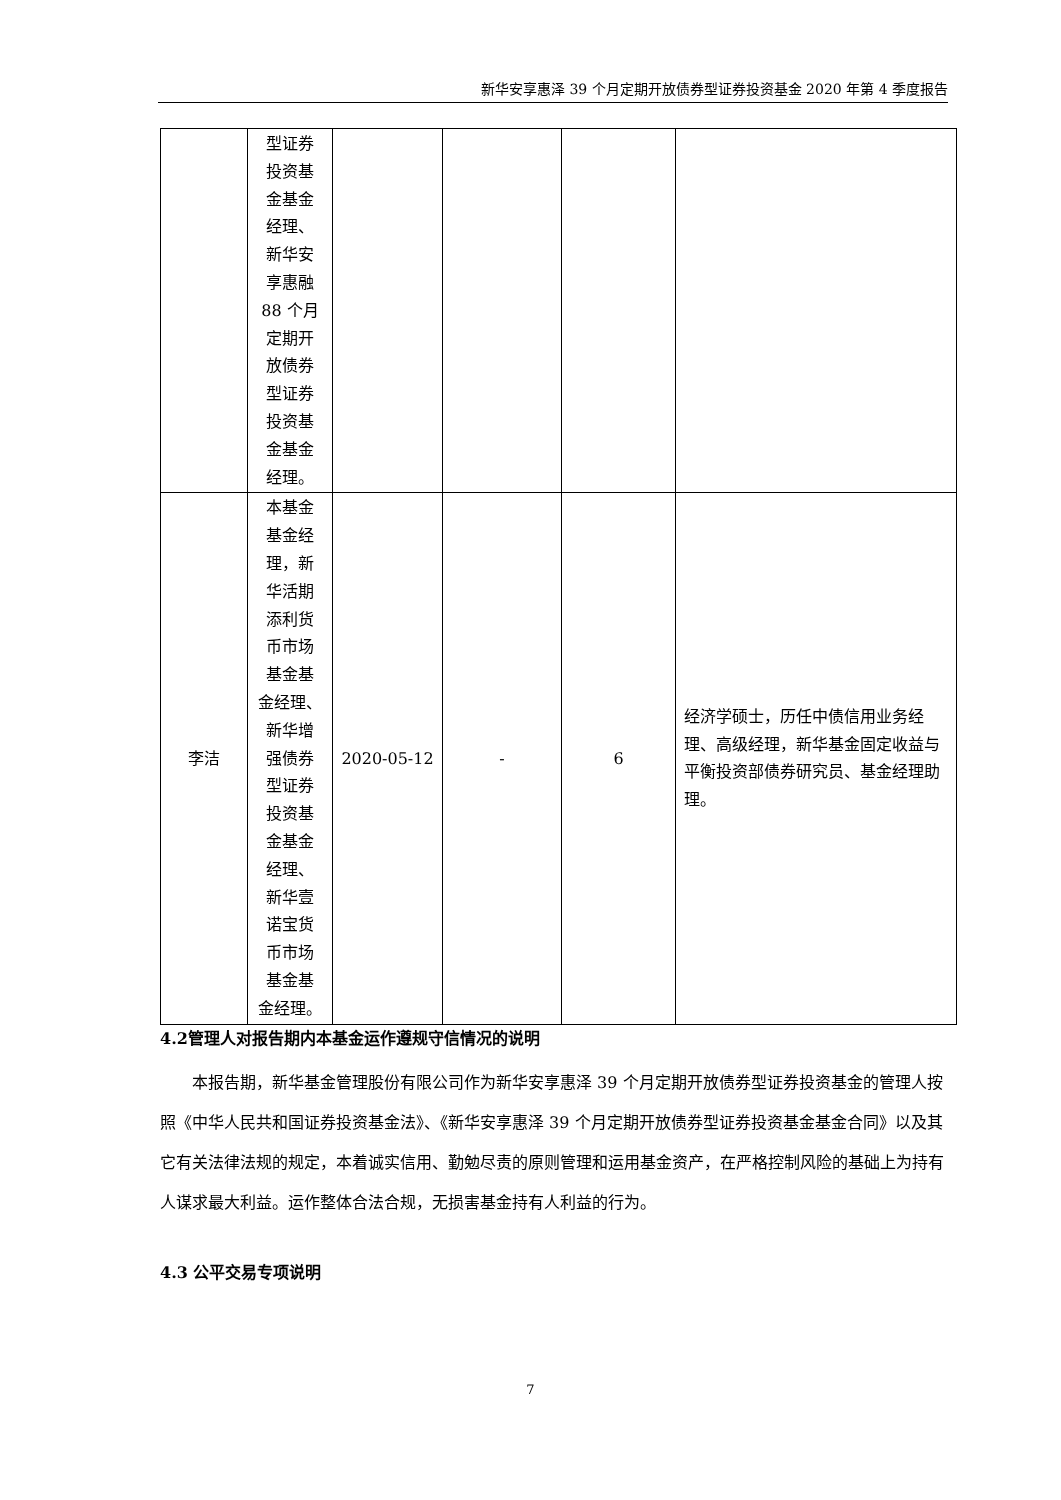新华安享惠泽 39 个月定期开放债券型证券投资基金 2020 年第 4 季度报告
| | 型证券 投资基 金基金 经理、 新华安 享惠融 88 个月 定期开 放债券 型证券 投资基 金基金 经理。 | | | | |
| 李洁 | 本基金 基金经 理，新 华活期 添利货 币市场 基金基 金经理、 新华增 强债券 型证券 投资基 金基金 经理、 新华壹 诺宝货 币市场 基金基 金经理。 | 2020-05-12 | - | 6 | 经济学硕士，历任中债信用业务经理、高级经理，新华基金固定收益与平衡投资部债券研究员、基金经理助理。 |
4.2管理人对报告期内本基金运作遵规守信情况的说明
本报告期，新华基金管理股份有限公司作为新华安享惠泽 39 个月定期开放债券型证券投资基金的管理人按照《中华人民共和国证券投资基金法》、《新华安享惠泽 39 个月定期开放债券型证券投资基金基金合同》以及其它有关法律法规的规定，本着诚实信用、勤勉尽责的原则管理和运用基金资产，在严格控制风险的基础上为持有人谋求最大利益。运作整体合法合规，无损害基金持有人利益的行为。
4.3 公平交易专项说明
7